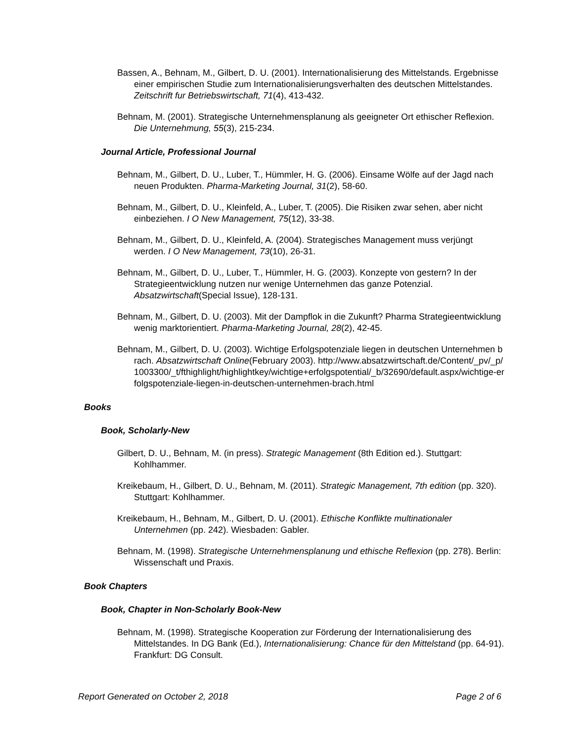Bassen, A., Behnam, M., Gilbert, D. U. (2001). Internationalisierung des Mittelstands. Ergebnisse einer empirischen Studie zum Internationalisierungsverhalten des deutschen Mittelstandes. Zeitschrift fur Betriebswirtschaft, 71(4), 413-432.
Behnam, M. (2001). Strategische Unternehmensplanung als geeigneter Ort ethischer Reflexion. Die Unternehmung, 55(3), 215-234.
Journal Article, Professional Journal
Behnam, M., Gilbert, D. U., Luber, T., Hümmler, H. G. (2006). Einsame Wölfe auf der Jagd nach neuen Produkten. Pharma-Marketing Journal, 31(2), 58-60.
Behnam, M., Gilbert, D. U., Kleinfeld, A., Luber, T. (2005). Die Risiken zwar sehen, aber nicht einbeziehen. I O New Management, 75(12), 33-38.
Behnam, M., Gilbert, D. U., Kleinfeld, A. (2004). Strategisches Management muss verjüngt werden. I O New Management, 73(10), 26-31.
Behnam, M., Gilbert, D. U., Luber, T., Hümmler, H. G. (2003). Konzepte von gestern? In der Strategieentwicklung nutzen nur wenige Unternehmen das ganze Potenzial. Absatzwirtschaft(Special Issue), 128-131.
Behnam, M., Gilbert, D. U. (2003). Mit der Dampflok in die Zukunft? Pharma Strategieentwicklung wenig marktorientiert. Pharma-Marketing Journal, 28(2), 42-45.
Behnam, M., Gilbert, D. U. (2003). Wichtige Erfolgspotenziale liegen in deutschen Unternehmen brach. Absatzwirtschaft Online(February 2003). http://www.absatzwirtschaft.de/Content/_pv/_p/1003300/_t/fthighlight/highlightkey/wichtige+erfolgspotential/_b/32690/default.aspx/wichtige-erfolgspotenziale-liegen-in-deutschen-unternehmen-brach.html
Books
Book, Scholarly-New
Gilbert, D. U., Behnam, M. (in press). Strategic Management (8th Edition ed.). Stuttgart: Kohlhammer.
Kreikebaum, H., Gilbert, D. U., Behnam, M. (2011). Strategic Management, 7th edition (pp. 320). Stuttgart: Kohlhammer.
Kreikebaum, H., Behnam, M., Gilbert, D. U. (2001). Ethische Konflikte multinationaler Unternehmen (pp. 242). Wiesbaden: Gabler.
Behnam, M. (1998). Strategische Unternehmensplanung und ethische Reflexion (pp. 278). Berlin: Wissenschaft und Praxis.
Book Chapters
Book, Chapter in Non-Scholarly Book-New
Behnam, M. (1998). Strategische Kooperation zur Förderung der Internationalisierung des Mittelstandes. In DG Bank (Ed.), Internationalisierung: Chance für den Mittelstand (pp. 64-91). Frankfurt: DG Consult.
Report Generated on October 2, 2018 Page 2 of 6